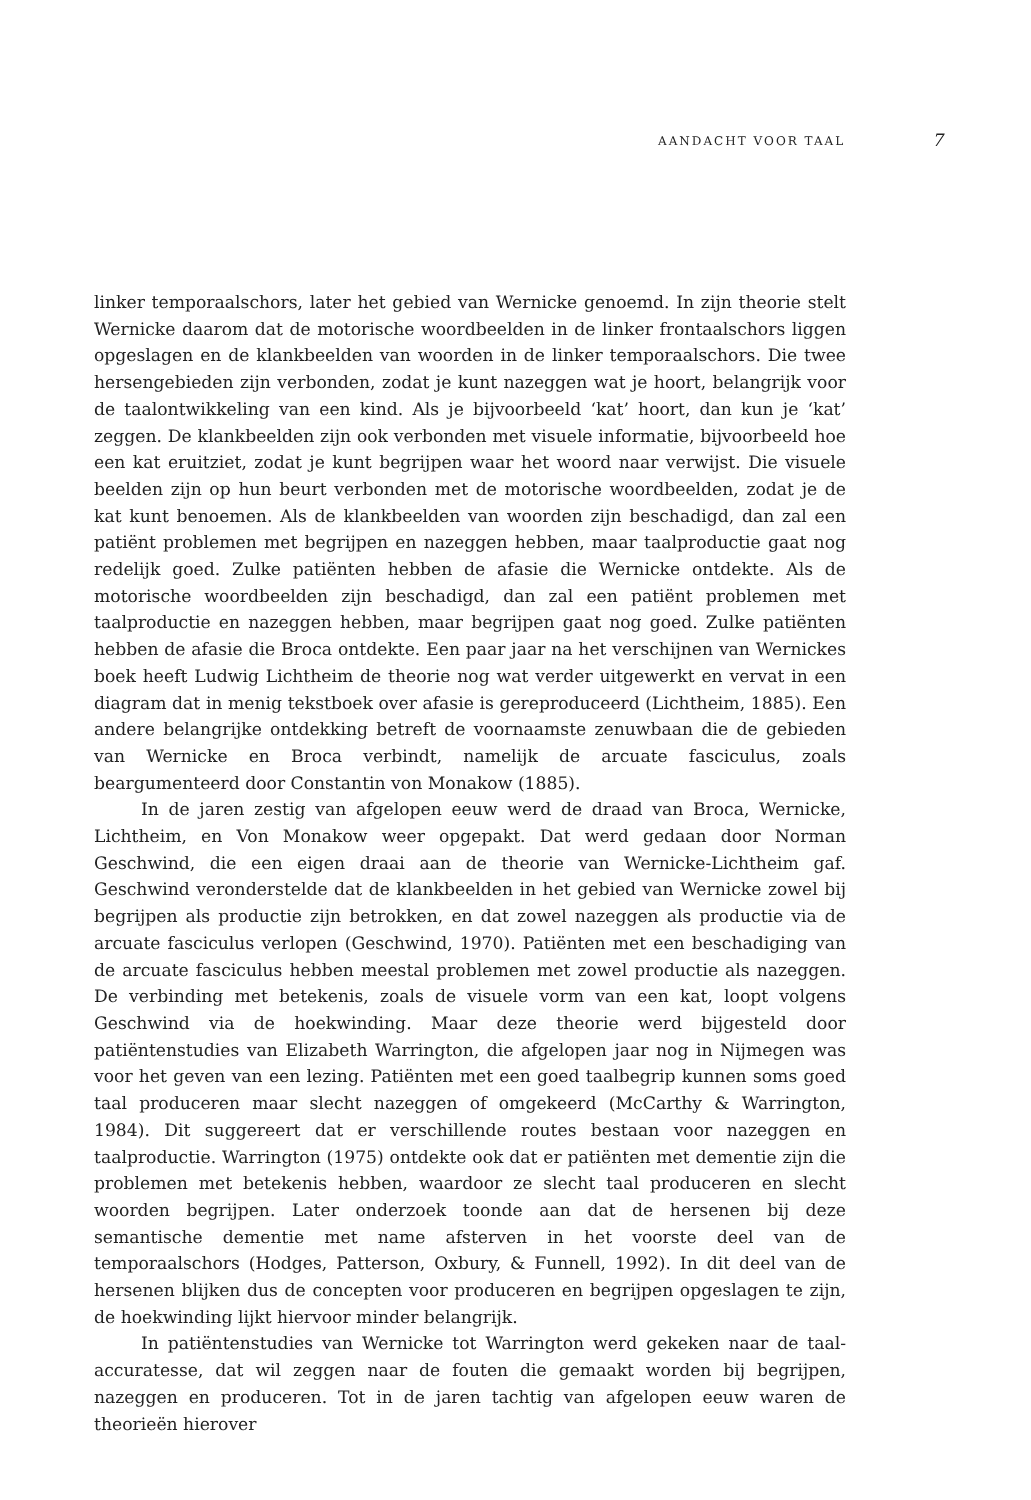AANDACHT VOOR TAAL 7
linker temporaalschors, later het gebied van Wernicke genoemd. In zijn theorie stelt Wernicke daarom dat de motorische woordbeelden in de linker frontaalschors liggen opgeslagen en de klankbeelden van woorden in de linker temporaalschors. Die twee hersengebieden zijn verbonden, zodat je kunt nazeggen wat je hoort, belangrijk voor de taalontwikkeling van een kind. Als je bijvoorbeeld ‘kat’ hoort, dan kun je ‘kat’ zeggen. De klankbeelden zijn ook verbonden met visuele informatie, bijvoorbeeld hoe een kat eruitziet, zodat je kunt begrijpen waar het woord naar verwijst. Die visuele beelden zijn op hun beurt verbonden met de motorische woordbeelden, zodat je de kat kunt benoe­men. Als de klankbeelden van woorden zijn beschadigd, dan zal een patiënt problemen met begrijpen en nazeggen hebben, maar taalproductie gaat nog redelijk goed. Zulke patiënten hebben de afasie die Wernicke ontdekte. Als de motorische woordbeelden zijn beschadigd, dan zal een patiënt problemen met taalproductie en nazeggen hebben, maar begrijpen gaat nog goed. Zulke patiënten hebben de afasie die Broca ontdekte. Een paar jaar na het verschijnen van Wernickes boek heeft Ludwig Lichtheim de theorie nog wat verder uitgewerkt en vervat in een diagram dat in menig tekstboek over afasie is gereproduceerd (Lichtheim, 1885). Een andere belangrijke ontdekking betreft de voor­naamste zenuwbaan die de gebieden van Wernicke en Broca verbindt, namelijk de arcuate fasciculus, zoals beargumenteerd door Constantin von Monakow (1885).
In de jaren zestig van afgelopen eeuw werd de draad van Broca, Wernicke, Lichtheim, en Von Monakow weer opgepakt. Dat werd gedaan door Norman Geschwind, die een eigen draai aan de theorie van Wernicke-Lichtheim gaf. Geschwind veronderstelde dat de klankbeelden in het gebied van Wernicke zowel bij begrijpen als productie zijn betrokken, en dat zowel nazeggen als productie via de arcuate fasciculus verlopen (Geschwind, 1970). Patiënten met een beschadiging van de arcuate fasciculus hebben meestal problemen met zowel productie als nazeggen. De verbinding met betekenis, zoals de visuele vorm van een kat, loopt volgens Geschwind via de hoekwinding. Maar deze theorie werd bijgesteld door patiëntenstudies van Elizabeth Warrington, die afge­lopen jaar nog in Nijmegen was voor het geven van een lezing. Patiënten met een goed taalbegrip kunnen soms goed taal produceren maar slecht nazeggen of omgekeerd (McCarthy & Warrington, 1984). Dit suggereert dat er verschillende routes bestaan voor nazeggen en taalproductie. Warrington (1975) ontdekte ook dat er patiënten met dementie zijn die problemen met betekenis hebben, waardoor ze slecht taal produceren en slecht woorden begrijpen. Later onderzoek toonde aan dat de hersenen bij deze semantische dementie met name afsterven in het voorste deel van de temporaalschors (Hodges, Patterson, Oxbury, & Funnell, 1992). In dit deel van de hersenen blijken dus de concepten voor produceren en begrijpen opgeslagen te zijn, de hoekwinding lijkt hiervoor minder belangrijk.
In patiëntenstudies van Wernicke tot Warrington werd gekeken naar de taal­accuratesse, dat wil zeggen naar de fouten die gemaakt worden bij begrijpen, nazeggen en produceren. Tot in de jaren tachtig van afgelopen eeuw waren de theorieën hierover